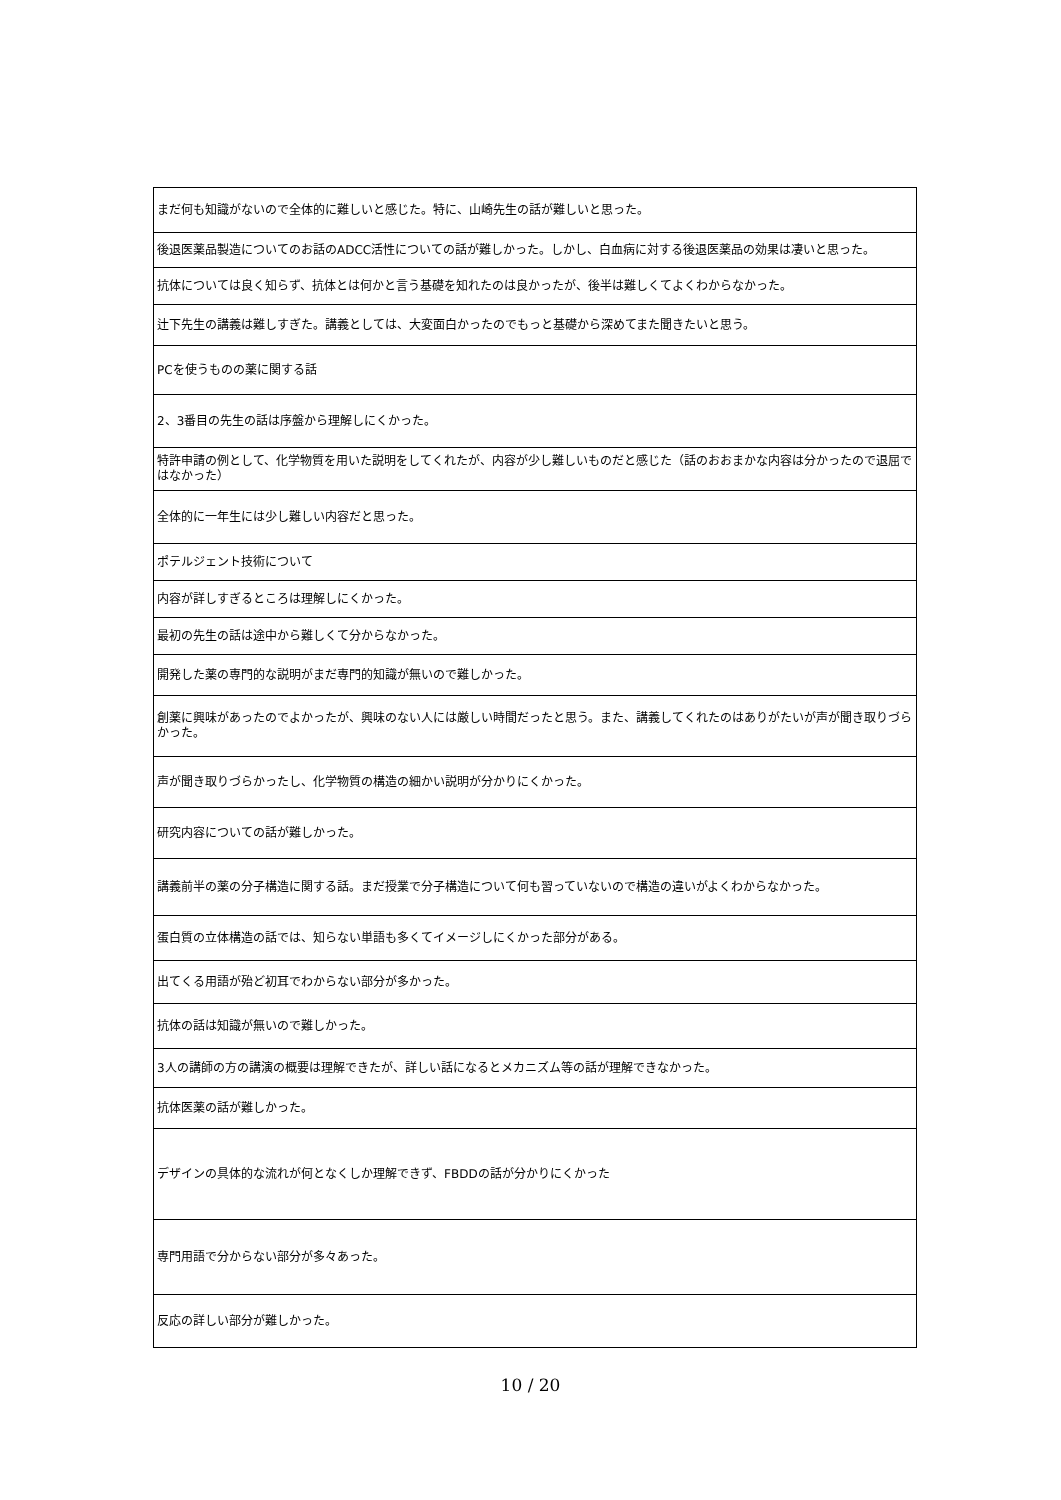| まだ何も知識がないので全体的に難しいと感じた。特に、山崎先生の話が難しいと思った。 |
| 後退医薬品製造についてのお話のADCC活性についての話が難しかった。しかし、白血病に対する後退医薬品の効果は凄いと思った。 |
| 抗体については良く知らず、抗体とは何かと言う基礎を知れたのは良かったが、後半は難しくてよくわからなかった。 |
| 辻下先生の講義は難しすぎた。講義としては、大変面白かったのでもっと基礎から深めてまた聞きたいと思う。 |
| PCを使うものの薬に関する話 |
| 2、3番目の先生の話は序盤から理解しにくかった。 |
| 特許申請の例として、化学物質を用いた説明をしてくれたが、内容が少し難しいものだと感じた（話のおおまかな内容は分かったので退屈ではなかった） |
| 全体的に一年生には少し難しい内容だと思った。 |
| ポテルジェント技術について |
| 内容が詳しすぎるところは理解しにくかった。 |
| 最初の先生の話は途中から難しくて分からなかった。 |
| 開発した薬の専門的な説明がまだ専門的知識が無いので難しかった。 |
| 創薬に興味があったのでよかったが、興味のない人には厳しい時間だったと思う。また、講義してくれたのはありがたいが声が聞き取りづらかった。 |
| 声が聞き取りづらかったし、化学物質の構造の細かい説明が分かりにくかった。 |
| 研究内容についての話が難しかった。 |
| 講義前半の薬の分子構造に関する話。まだ授業で分子構造について何も習っていないので構造の違いがよくわからなかった。 |
| 蛋白質の立体構造の話では、知らない単語も多くてイメージしにくかった部分がある。 |
| 出てくる用語が殆ど初耳でわからない部分が多かった。 |
| 抗体の話は知識が無いので難しかった。 |
| 3人の講師の方の講演の概要は理解できたが、詳しい話になるとメカニズム等の話が理解できなかった。 |
| 抗体医薬の話が難しかった。 |
| デザインの具体的な流れが何となくしか理解できず、FBDDの話が分かりにくかった |
| 専門用語で分からない部分が多々あった。 |
| 反応の詳しい部分が難しかった。 |
10 / 20